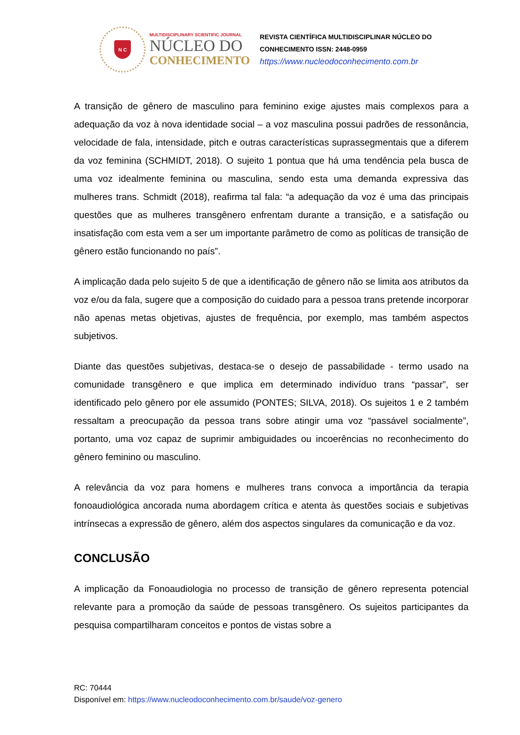N C
MULTIDISCIPLINARY SCIENTIFIC JOURNAL
NÚCLEO DO
CONHECIMENTO
REVISTA CIENTÍFICA MULTIDISCIPLINAR NÚCLEO DO
CONHECIMENTO ISSN: 2448-0959
https://www.nucleodoconhecimento.com.br
A transição de gênero de masculino para feminino exige ajustes mais complexos para a adequação da voz à nova identidade social – a voz masculina possui padrões de ressonância, velocidade de fala, intensidade, pitch e outras características suprassegmentais que a diferem da voz feminina (SCHMIDT, 2018). O sujeito 1 pontua que há uma tendência pela busca de uma voz idealmente feminina ou masculina, sendo esta uma demanda expressiva das mulheres trans. Schmidt (2018), reafirma tal fala: “a adequação da voz é uma das principais questões que as mulheres transgênero enfrentam durante a transição, e a satisfação ou insatisfação com esta vem a ser um importante parâmetro de como as políticas de transição de gênero estão funcionando no país”.
A implicação dada pelo sujeito 5 de que a identificação de gênero não se limita aos atributos da voz e/ou da fala, sugere que a composição do cuidado para a pessoa trans pretende incorporar não apenas metas objetivas, ajustes de frequência, por exemplo, mas também aspectos subjetivos.
Diante das questões subjetivas, destaca-se o desejo de passabilidade - termo usado na comunidade transgênero e que implica em determinado indivíduo trans “passar”, ser identificado pelo gênero por ele assumido (PONTES; SILVA, 2018). Os sujeitos 1 e 2 também ressaltam a preocupação da pessoa trans sobre atingir uma voz “passável socialmente”, portanto, uma voz capaz de suprimir ambiguidades ou incoerências no reconhecimento do gênero feminino ou masculino.
A relevância da voz para homens e mulheres trans convoca a importância da terapia fonoaudiológica ancorada numa abordagem crítica e atenta às questões sociais e subjetivas intrínsecas a expressão de gênero, além dos aspectos singulares da comunicação e da voz.
CONCLUSÃO
A implicação da Fonoaudiologia no processo de transição de gênero representa potencial relevante para a promoção da saúde de pessoas transgênero. Os sujeitos participantes da pesquisa compartilharam conceitos e pontos de vistas sobre a
RC: 70444
Disponível em: https://www.nucleodoconhecimento.com.br/saude/voz-genero